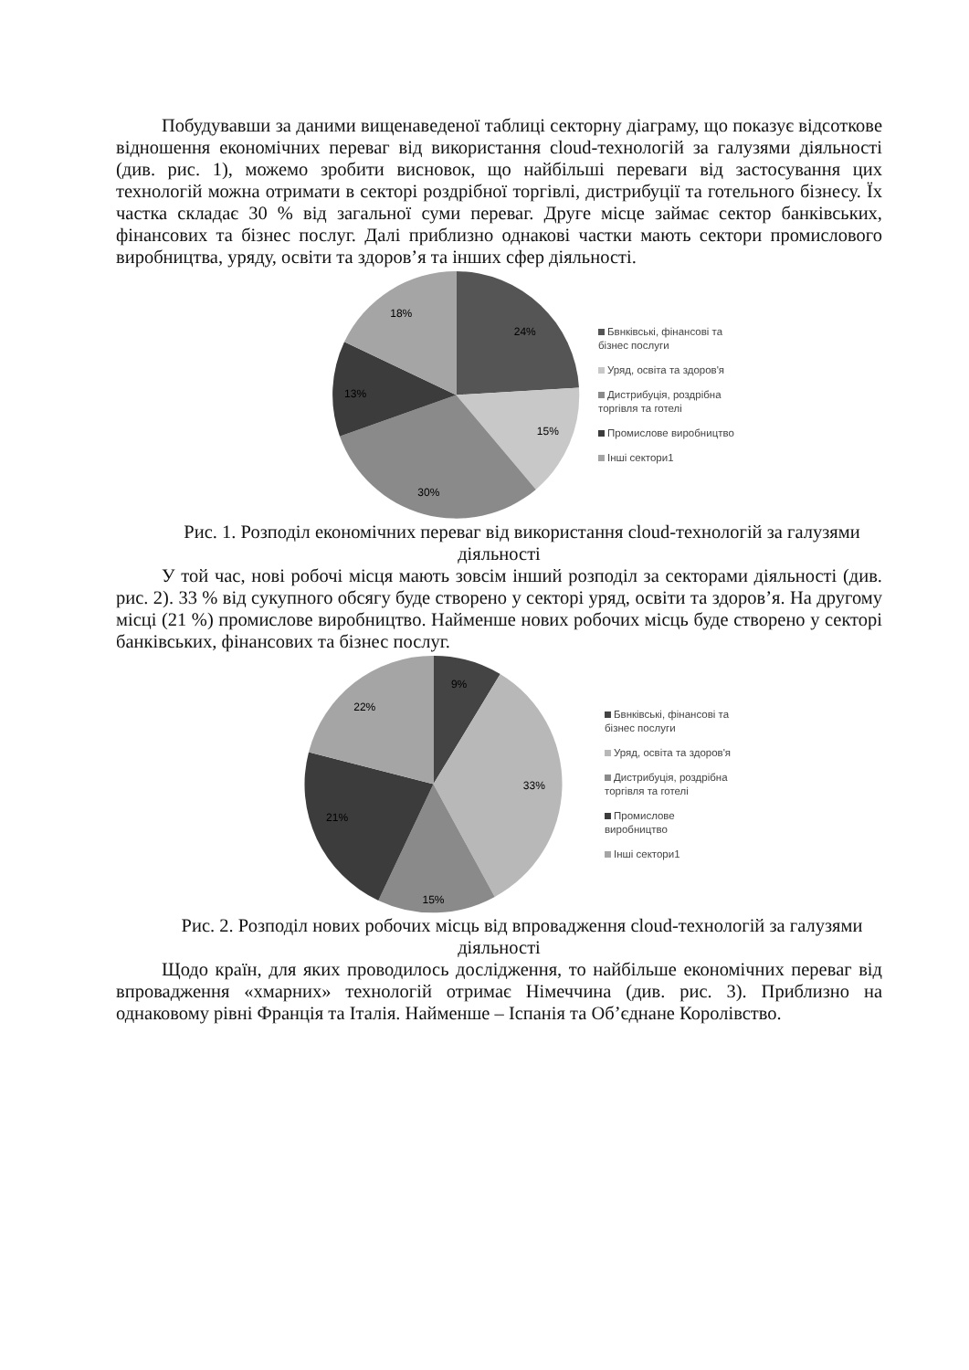Побудувавши за даними вищенаведеної таблиці секторну діаграму, що показує відсоткове відношення економічних переваг від використання cloud-технологій за галузями діяльності (див. рис. 1), можемо зробити висновок, що найбільші переваги від застосування цих технологій можна отримати в секторі роздрібної торгівлі, дистрибуції та готельного бізнесу. Їх частка складає 30 % від загальної суми переваг. Друге місце займає сектор банківських, фінансових та бізнес послуг. Далі приблизно однакові частки мають сектори промислового виробництва, уряду, освіти та здоров’я та інших сфер діяльності.
24%
15%
30%
13%
18%
Бвнківські, фінансові та
бізнес послуги
Уряд, освіта та здоров'я
Дистрибуція, роздрібна
торгівля та готелі
Промислове виробництво
Інші сектори1
Рис. 1. Розподіл економічних переваг від використання cloud-технологій за галузями діяльності
У той час, нові робочі місця мають зовсім інший розподіл за секторами діяльності (див. рис. 2). 33 % від сукупного обсягу буде створено у секторі уряд, освіти та здоров’я. На другому місці (21 %) промислове виробництво. Найменше нових робочих місць буде створено у секторі банківських, фінансових та бізнес послуг.
9%
33%
15%
21%
22%
Бвнківські, фінансові та
бізнес послуги
Уряд, освіта та здоров'я
Дистрибуція, роздрібна
торгівля та готелі
Промислове
виробництво
Інші сектори1
Рис. 2. Розподіл нових робочих місць від впровадження cloud-технологій за галузями діяльності
Щодо країн, для яких проводилось дослідження, то найбільше економічних переваг від впровадження «хмарних» технологій отримає Німеччина (див. рис. 3). Приблизно на однаковому рівні Франція та Італія. Найменше – Іспанія та Об’єднане Королівство.